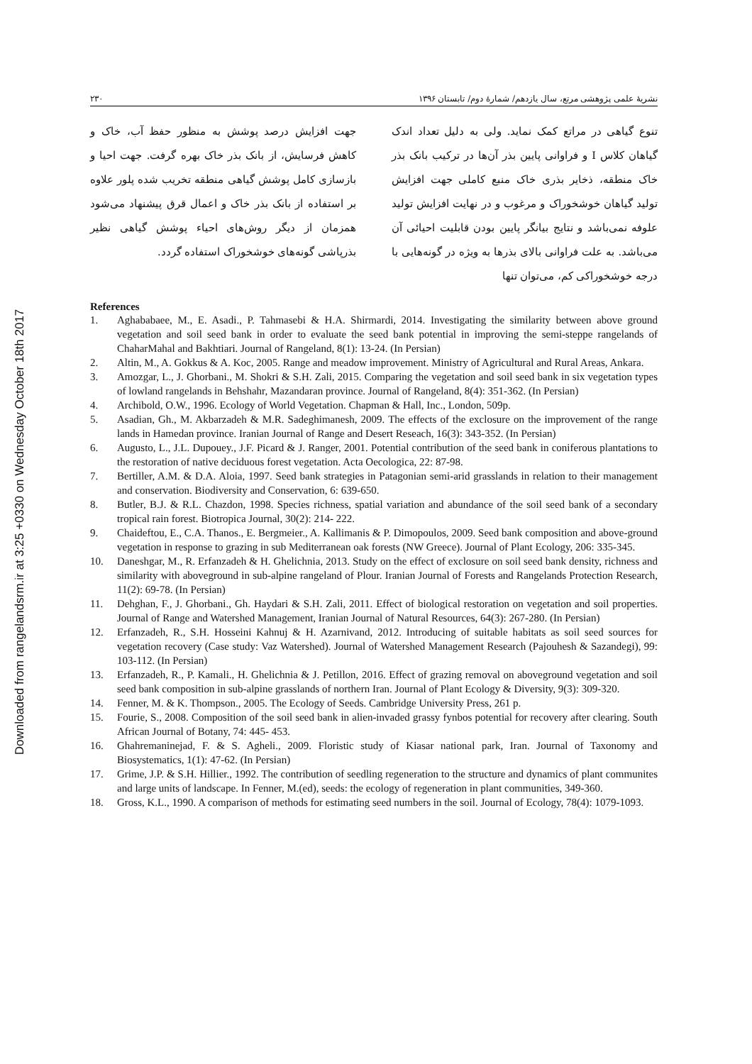Downloaded from rangelandsrm.ir at 3:25 +0330 on Wednesday October 18th 2017
نشریهٔ علمی پژوهشی مرتع، سال یازدهم/ شمارهٔ دوم/ تابستان ۱۳۹۶ ۲۳۰
تنوع گیاهی در مراتع کمک نماید. ولی به دلیل تعداد اندک گیاهان کلاس I و فراوانی پایین بذر آن‌ها در ترکیب بانک بذر خاک منطقه، ذخایر بذری خاک منبع کاملی جهت افزایش تولید گیاهان خوشخوراک و مرغوب و در نهایت افزایش تولید علوفه نمی‌باشد و نتایج بیانگر پایین بودن قابلیت احیائی آن می‌باشد. به علت فراوانی بالای بذرها به ویژه در گونه‌هایی با درجه خوشخوراکی کم، می‌توان تنها
جهت افزایش درصد پوشش به منظور حفظ آب، خاک و کاهش فرسایش، از بانک بذر خاک بهره گرفت. جهت احیا و بازسازی کامل پوشش گیاهی منطقه تخریب شده پلور علاوه بر استفاده از بانک بذر خاک و اعمال قرق پیشنهاد می‌شود همزمان از دیگر روش‌های احیاء پوشش گیاهی نظیر بذرپاشی گونه‌های خوشخوراک استفاده گردد.
References
1. Aghababaee, M., E. Asadi., P. Tahmasebi & H.A. Shirmardi, 2014. Investigating the similarity between above ground vegetation and soil seed bank in order to evaluate the seed bank potential in improving the semi-steppe rangelands of ChaharMahal and Bakhtiari. Journal of Rangeland, 8(1): 13-24. (In Persian)
2. Altin, M., A. Gokkus & A. Koc, 2005. Range and meadow improvement. Ministry of Agricultural and Rural Areas, Ankara.
3. Amozgar, L., J. Ghorbani., M. Shokri & S.H. Zali, 2015. Comparing the vegetation and soil seed bank in six vegetation types of lowland rangelands in Behshahr, Mazandaran province. Journal of Rangeland, 8(4): 351-362. (In Persian)
4. Archibold, O.W., 1996. Ecology of World Vegetation. Chapman & Hall, Inc., London, 509p.
5. Asadian, Gh., M. Akbarzadeh & M.R. Sadeghimanesh, 2009. The effects of the exclosure on the improvement of the range lands in Hamedan province. Iranian Journal of Range and Desert Reseach, 16(3): 343-352. (In Persian)
6. Augusto, L., J.L. Dupouey., J.F. Picard & J. Ranger, 2001. Potential contribution of the seed bank in coniferous plantations to the restoration of native deciduous forest vegetation. Acta Oecologica, 22: 87-98.
7. Bertiller, A.M. & D.A. Aloia, 1997. Seed bank strategies in Patagonian semi-arid grasslands in relation to their management and conservation. Biodiversity and Conservation, 6: 639-650.
8. Butler, B.J. & R.L. Chazdon, 1998. Species richness, spatial variation and abundance of the soil seed bank of a secondary tropical rain forest. Biotropica Journal, 30(2): 214- 222.
9. Chaideftou, E., C.A. Thanos., E. Bergmeier., A. Kallimanis & P. Dimopoulos, 2009. Seed bank composition and above-ground vegetation in response to grazing in sub Mediterranean oak forests (NW Greece). Journal of Plant Ecology, 206: 335-345.
10. Daneshgar, M., R. Erfanzadeh & H. Ghelichnia, 2013. Study on the effect of exclosure on soil seed bank density, richness and similarity with aboveground in sub-alpine rangeland of Plour. Iranian Journal of Forests and Rangelands Protection Research, 11(2): 69-78. (In Persian)
11. Dehghan, F., J. Ghorbani., Gh. Haydari & S.H. Zali, 2011. Effect of biological restoration on vegetation and soil properties. Journal of Range and Watershed Management, Iranian Journal of Natural Resources, 64(3): 267-280. (In Persian)
12. Erfanzadeh, R., S.H. Hosseini Kahnuj & H. Azarnivand, 2012. Introducing of suitable habitats as soil seed sources for vegetation recovery (Case study: Vaz Watershed). Journal of Watershed Management Research (Pajouhesh & Sazandegi), 99: 103-112. (In Persian)
13. Erfanzadeh, R., P. Kamali., H. Ghelichnia & J. Petillon, 2016. Effect of grazing removal on aboveground vegetation and soil seed bank composition in sub-alpine grasslands of northern Iran. Journal of Plant Ecology & Diversity, 9(3): 309-320.
14. Fenner, M. & K. Thompson., 2005. The Ecology of Seeds. Cambridge University Press, 261 p.
15. Fourie, S., 2008. Composition of the soil seed bank in alien-invaded grassy fynbos potential for recovery after clearing. South African Journal of Botany, 74: 445- 453.
16. Ghahremaninejad, F. & S. Agheli., 2009. Floristic study of Kiasar national park, Iran. Journal of Taxonomy and Biosystematics, 1(1): 47-62. (In Persian)
17. Grime, J.P. & S.H. Hillier., 1992. The contribution of seedling regeneration to the structure and dynamics of plant communites and large units of landscape. In Fenner, M.(ed), seeds: the ecology of regeneration in plant communities, 349-360.
18. Gross, K.L., 1990. A comparison of methods for estimating seed numbers in the soil. Journal of Ecology, 78(4): 1079-1093.